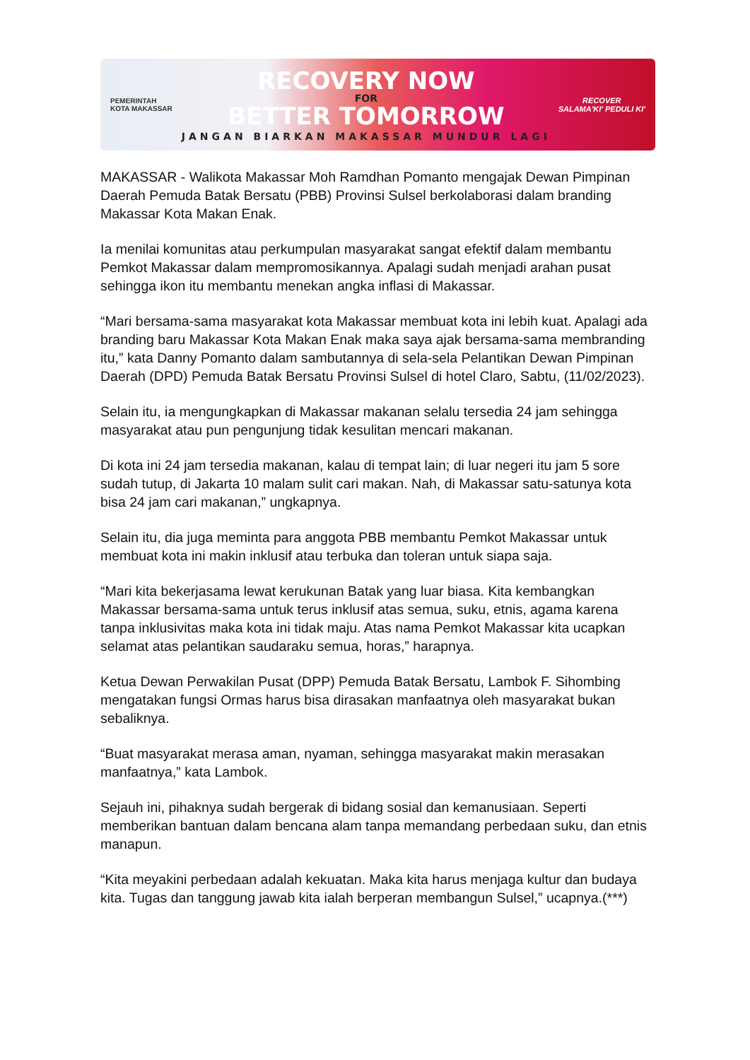PEMERINTAH KOTA MAKASSAR
RECOVERY NOW
FOR
BETTER TOMORROW
JANGAN BIARKAN MAKASSAR MUNDUR LAGI
RECOVER
SALAMA'KI' PEDULI KI'
MAKASSAR - Walikota Makassar Moh Ramdhan Pomanto mengajak Dewan Pimpinan Daerah Pemuda Batak Bersatu (PBB) Provinsi Sulsel berkolaborasi dalam branding Makassar Kota Makan Enak.
Ia menilai komunitas atau perkumpulan masyarakat sangat efektif dalam membantu Pemkot Makassar dalam mempromosikannya. Apalagi sudah menjadi arahan pusat sehingga ikon itu membantu menekan angka inflasi di Makassar.
“Mari bersama-sama masyarakat kota Makassar membuat kota ini lebih kuat. Apalagi ada branding baru Makassar Kota Makan Enak maka saya ajak bersama-sama membranding itu,” kata Danny Pomanto dalam sambutannya di sela-sela Pelantikan Dewan Pimpinan Daerah (DPD) Pemuda Batak Bersatu Provinsi Sulsel di hotel Claro, Sabtu, (11/02/2023).
Selain itu, ia mengungkapkan di Makassar makanan selalu tersedia 24 jam sehingga masyarakat atau pun pengunjung tidak kesulitan mencari makanan.
Di kota ini 24 jam tersedia makanan, kalau di tempat lain; di luar negeri itu jam 5 sore sudah tutup, di Jakarta 10 malam sulit cari makan. Nah, di Makassar satu-satunya kota bisa 24 jam cari makanan,” ungkapnya.
Selain itu, dia juga meminta para anggota PBB membantu Pemkot Makassar untuk membuat kota ini makin inklusif atau terbuka dan toleran untuk siapa saja.
“Mari kita bekerjasama lewat kerukunan Batak yang luar biasa. Kita kembangkan Makassar bersama-sama untuk terus inklusif atas semua, suku, etnis, agama karena tanpa inklusivitas maka kota ini tidak maju. Atas nama Pemkot Makassar kita ucapkan selamat atas pelantikan saudaraku semua, horas,” harapnya.
Ketua Dewan Perwakilan Pusat (DPP) Pemuda Batak Bersatu, Lambok F. Sihombing mengatakan fungsi Ormas harus bisa dirasakan manfaatnya oleh masyarakat bukan sebaliknya.
“Buat masyarakat merasa aman, nyaman, sehingga masyarakat makin merasakan manfaatnya,” kata Lambok.
Sejauh ini, pihaknya sudah bergerak di bidang sosial dan kemanusiaan. Seperti memberikan bantuan dalam bencana alam tanpa memandang perbedaan suku, dan etnis manapun.
“Kita meyakini perbedaan adalah kekuatan. Maka kita harus menjaga kultur dan budaya kita. Tugas dan tanggung jawab kita ialah berperan membangun Sulsel,” ucapnya.(***)